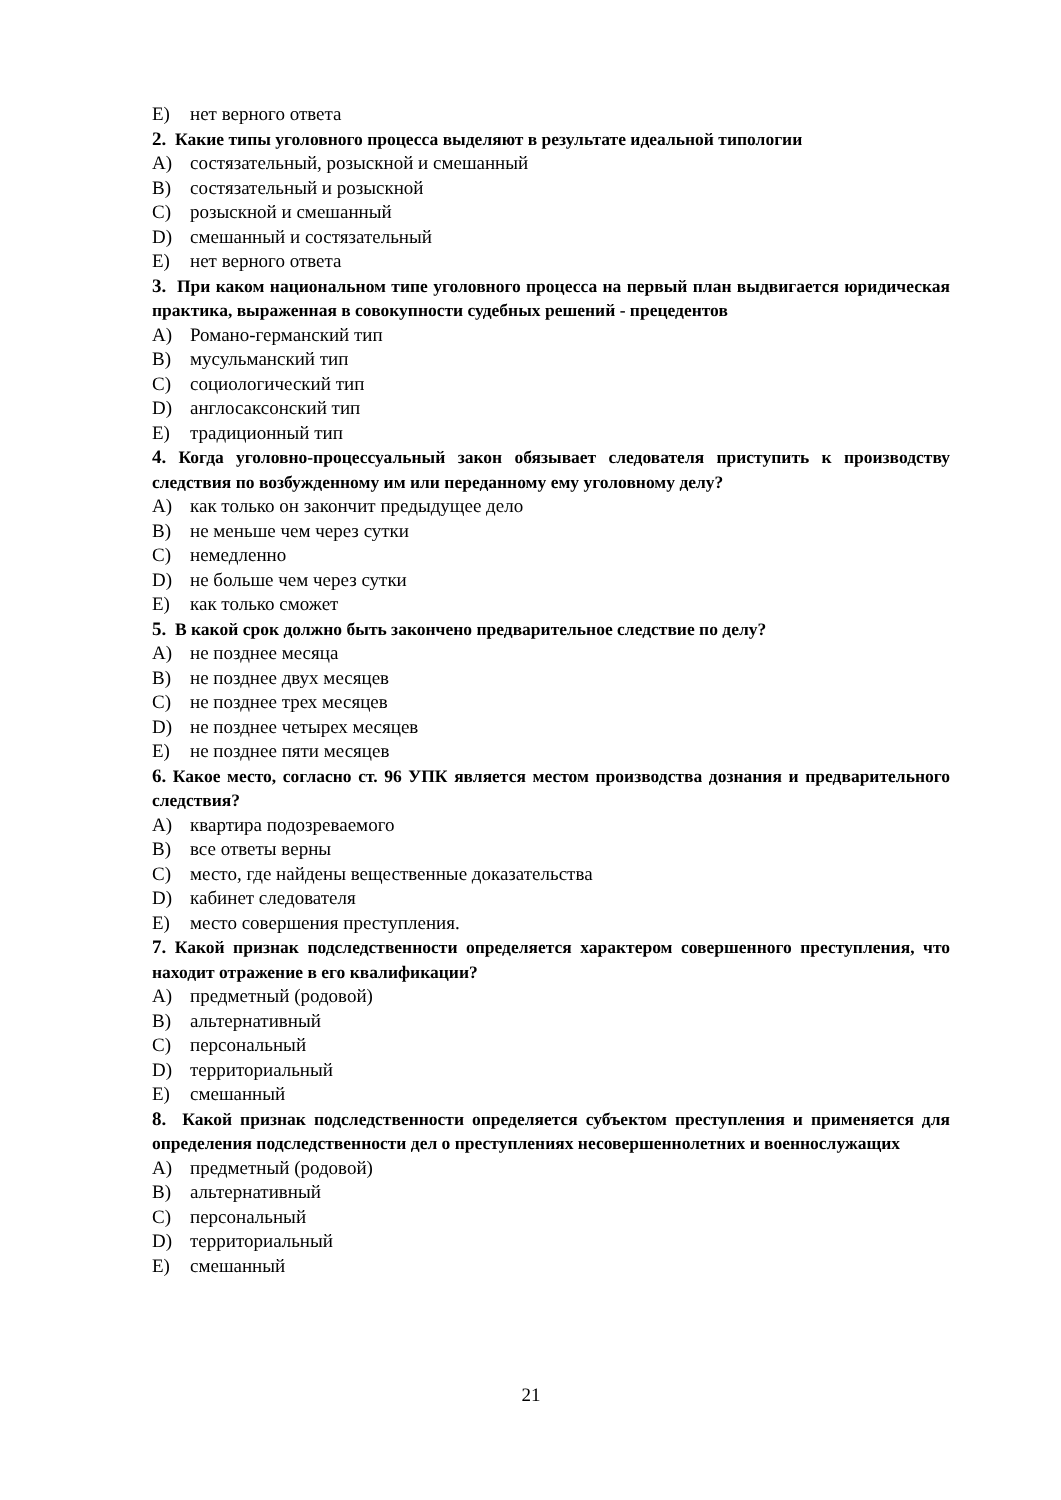E) нет верного ответа
2. Какие типы уголовного процесса выделяют в результате идеальной типологии
A) состязательный, розыскной и смешанный
B) состязательный и розыскной
C) розыскной и смешанный
D) смешанный и состязательный
E) нет верного ответа
3. При каком национальном типе уголовного процесса на первый план выдвигается юридическая практика, выраженная в совокупности судебных решений - прецедентов
A) Романо-германский тип
B) мусульманский тип
C) социологический тип
D) англосаксонский тип
E) традиционный тип
4. Когда уголовно-процессуальный закон обязывает следователя приступить к производству следствия по возбужденному им или переданному ему уголовному делу?
A) как только он закончит предыдущее дело
B) не меньше чем через сутки
C) немедленно
D) не больше чем через сутки
E) как только сможет
5. В какой срок должно быть закончено предварительное следствие по делу?
A) не позднее месяца
B) не позднее двух месяцев
C) не позднее трех месяцев
D) не позднее четырех месяцев
E) не позднее пяти месяцев
6. Какое место, согласно ст. 96 УПК является местом производства дознания и предварительного следствия?
A) квартира подозреваемого
B) все ответы верны
C) место, где найдены вещественные доказательства
D) кабинет следователя
E) место совершения преступления.
7. Какой признак подследственности определяется характером совершенного преступления, что находит отражение в его квалификации?
A) предметный (родовой)
B) альтернативный
C) персональный
D) территориальный
E) смешанный
8. Какой признак подследственности определяется субъектом преступления и применяется для определения подследственности дел о преступлениях несовершеннолетних и военнослужащих
A) предметный (родовой)
B) альтернативный
C) персональный
D) территориальный
E) смешанный
21